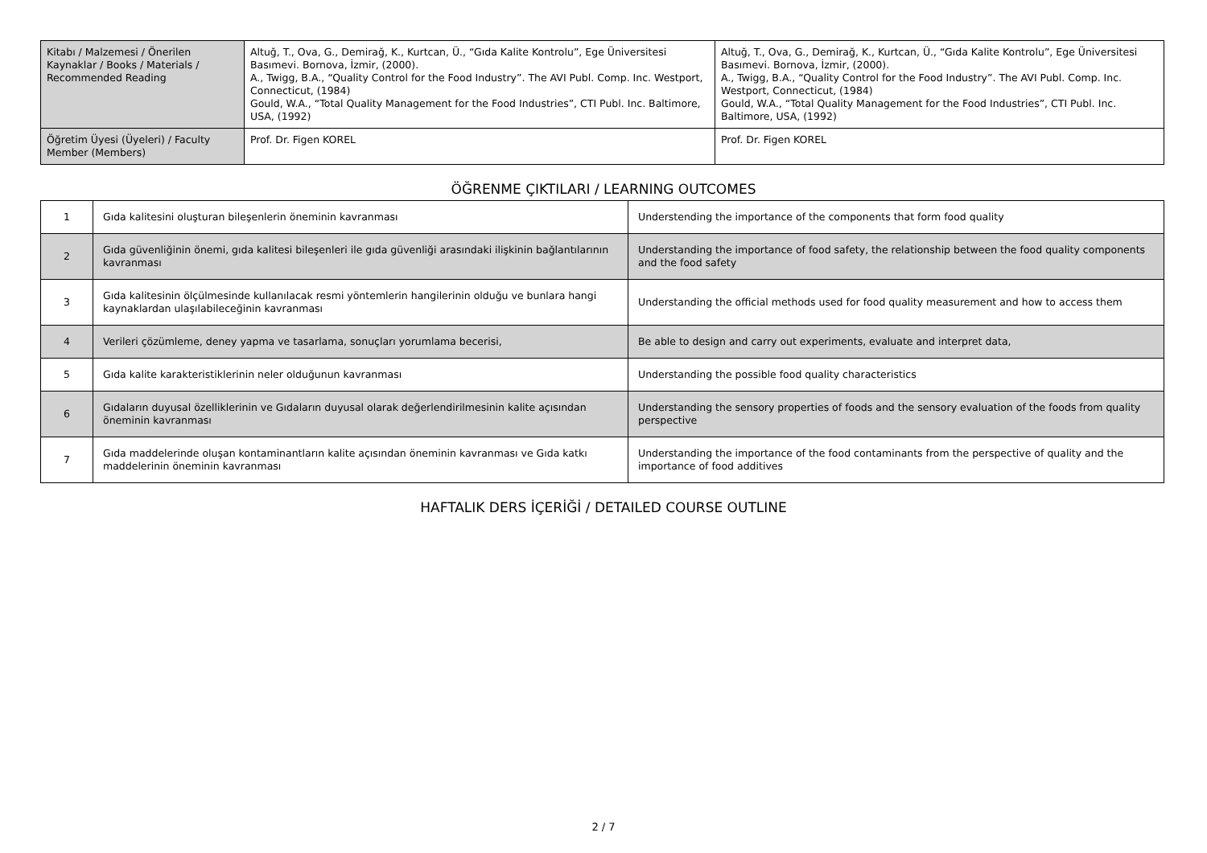| Kitabı / Malzemesi / Önerilen Kaynaklar / Books / Materials / Recommended Reading | Altuğ, T., Ova, G., Demirağ, K., Kurtcan, Ü., “Gıda Kalite Kontrolu”, Ege Üniversitesi Basımevi. Bornova, İzmir, (2000). A., Twigg, B.A., “Quality Control for the Food Industry”. The AVI Publ. Comp. Inc. Westport, Connecticut, (1984) Gould, W.A., “Total Quality Management for the Food Industries”, CTI Publ. Inc. Baltimore, USA, (1992) | Altuğ, T., Ova, G., Demirağ, K., Kurtcan, Ü., “Gıda Kalite Kontrolu”, Ege Üniversitesi Basımevi. Bornova, İzmir, (2000). A., Twigg, B.A., “Quality Control for the Food Industry”. The AVI Publ. Comp. Inc. Westport, Connecticut, (1984) Gould, W.A., “Total Quality Management for the Food Industries”, CTI Publ. Inc. Baltimore, USA, (1992) |
| Öğretim Üyesi (Üyeleri) / Faculty Member (Members) | Prof. Dr. Figen KOREL | Prof. Dr. Figen KOREL |
ÖĞRENME ÇIKTILARI / LEARNING OUTCOMES
| 1 | Gıda kalitesini oluşturan bileşenlerin öneminin kavranması | Understending the importance of the components that form food quality |
| 2 | Gıda güvenliğinin önemi, gıda kalitesi bileşenleri ile gıda güvenliği arasındaki ilişkinin bağlantılarının kavranması | Understanding the importance of food safety, the relationship between the food quality components and the food safety |
| 3 | Gıda kalitesinin ölçülmesinde kullanılacak resmi yöntemlerin hangilerinin olduğu ve bunlara hangi kaynaklardan ulaşılabileceğinin kavranması | Understanding the official methods used for food quality measurement and how to access them |
| 4 | Verileri çözümleme, deney yapma ve tasarlama, sonuçları yorumlama becerisi, | Be able to design and carry out experiments, evaluate and interpret data, |
| 5 | Gıda kalite karakteristiklerinin neler olduğunun kavranması | Understanding the possible food quality characteristics |
| 6 | Gıdaların duyusal özelliklerinin ve Gıdaların duyusal olarak değerlendirilmesinin kalite açısından öneminin kavranması | Understanding the sensory properties of foods and the sensory evaluation of the foods from quality perspective |
| 7 | Gıda maddelerinde oluşan kontaminantların kalite açısından öneminin kavranması ve Gıda katkı maddelerinin öneminin kavranması | Understanding the importance of the food contaminants from the perspective of quality and the importance of food additives |
HAFTALIK DERS İÇERİĞİ / DETAILED COURSE OUTLINE
2 / 7